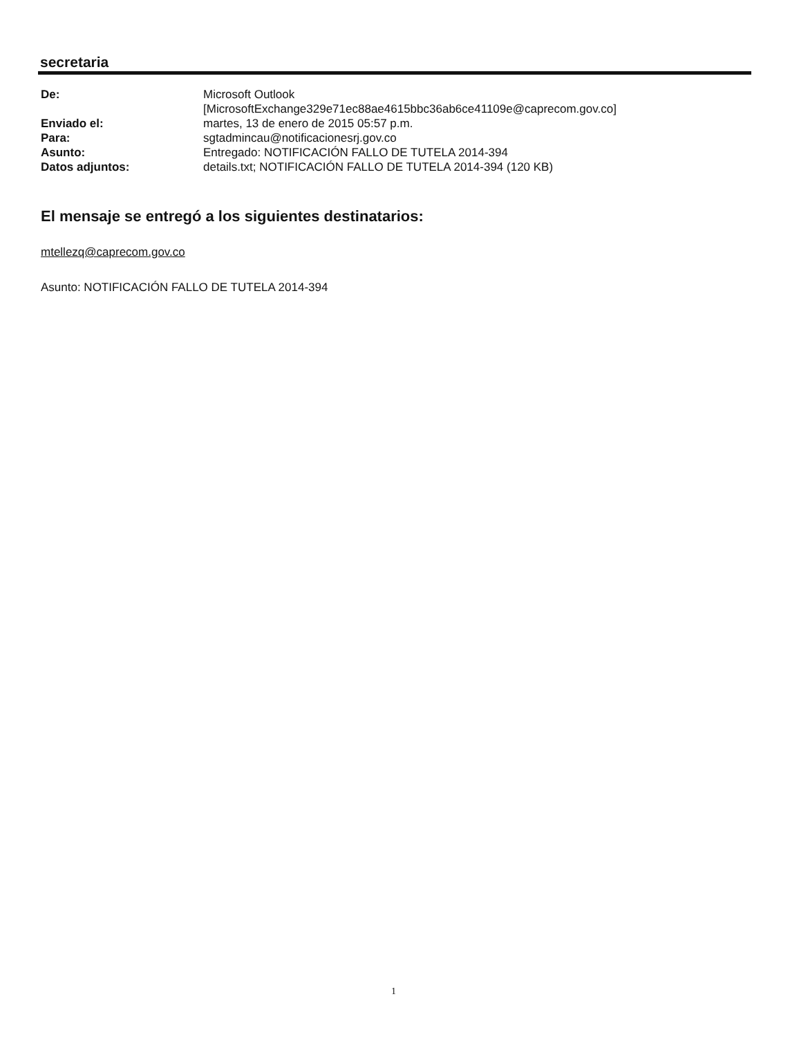secretaria
| De: | Microsoft Outlook [MicrosoftExchange329e71ec88ae4615bbc36ab6ce41109e@caprecom.gov.co] |
| Enviado el: | martes, 13 de enero de 2015 05:57 p.m. |
| Para: | sgtadmincau@notificacionesrj.gov.co |
| Asunto: | Entregado: NOTIFICACIÓN FALLO DE TUTELA 2014-394 |
| Datos adjuntos: | details.txt; NOTIFICACIÓN FALLO DE TUTELA 2014-394 (120 KB) |
El mensaje se entregó a los siguientes destinatarios:
mtellezq@caprecom.gov.co
Asunto: NOTIFICACIÓN FALLO DE TUTELA 2014-394
1